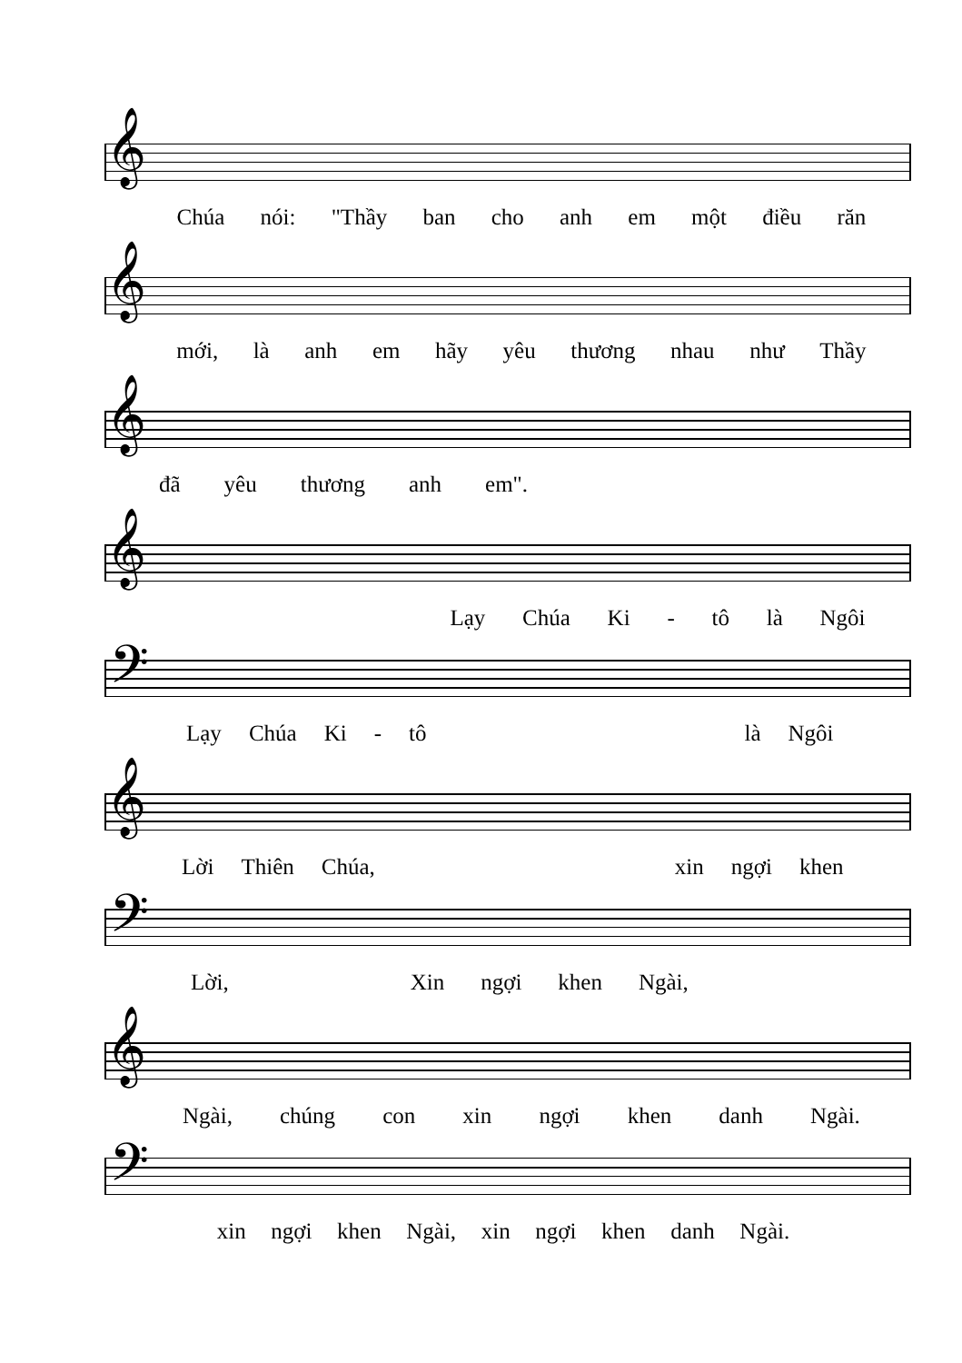𝄞
Chúa nói: "Thầy ban cho anh em một điều răn
𝄞
mới, là anh em hãy yêu thương nhau như Thầy
𝄞
đã yêu thương anh em".
𝄞
Lạy Chúa Ki - tô là Ngôi
𝄢
Lạy Chúa Ki - tô là Ngôi
𝄞
Lời Thiên Chúa, xin ngợi khen
𝄢
Lời, Xin ngợi khen Ngài,
𝄞
Ngài, chúng con xin ngợi khen danh Ngài.
𝄢
xin ngợi khen Ngài, xin ngợi khen danh Ngài.